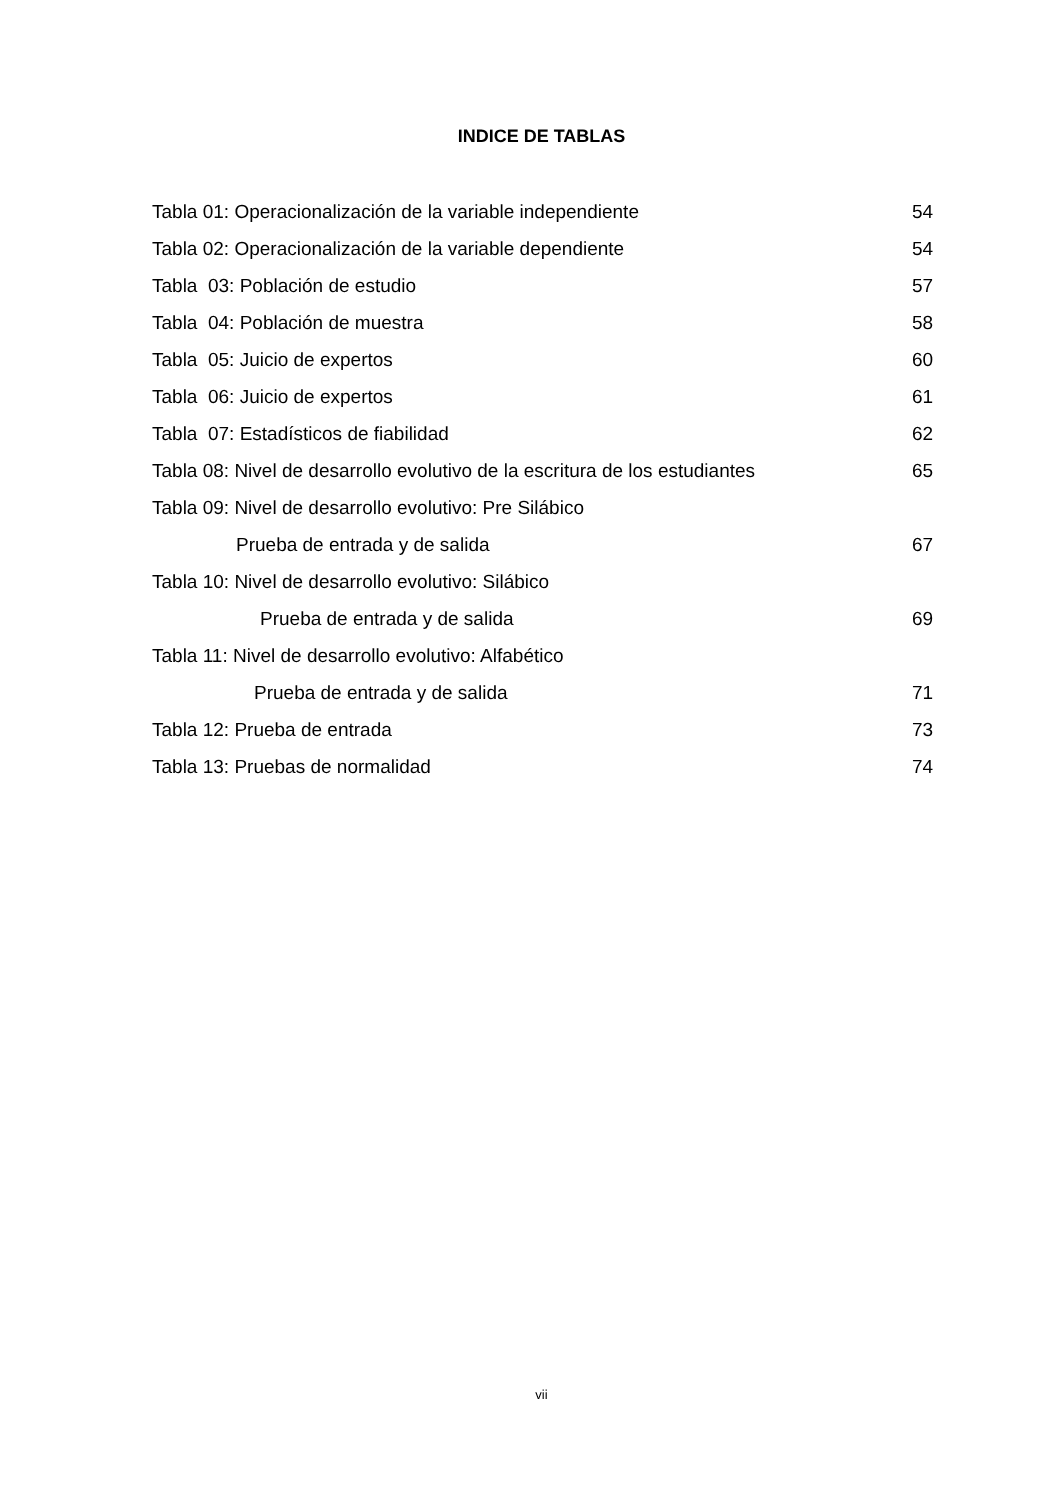INDICE DE TABLAS
Tabla 01: Operacionalización de la variable independiente 54
Tabla 02: Operacionalización de la variable dependiente 54
Tabla 03: Población de estudio 57
Tabla 04: Población de muestra 58
Tabla 05: Juicio de expertos 60
Tabla 06: Juicio de expertos 61
Tabla 07: Estadísticos de fiabilidad 62
Tabla 08: Nivel de desarrollo evolutivo de la escritura de los estudiantes 65
Tabla 09: Nivel de desarrollo evolutivo: Pre Silábico
Prueba de entrada y de salida 67
Tabla 10: Nivel de desarrollo evolutivo: Silábico
Prueba de entrada y de salida 69
Tabla 11: Nivel de desarrollo evolutivo: Alfabético
Prueba de entrada y de salida 71
Tabla 12: Prueba de entrada 73
Tabla 13: Pruebas de normalidad 74
vii